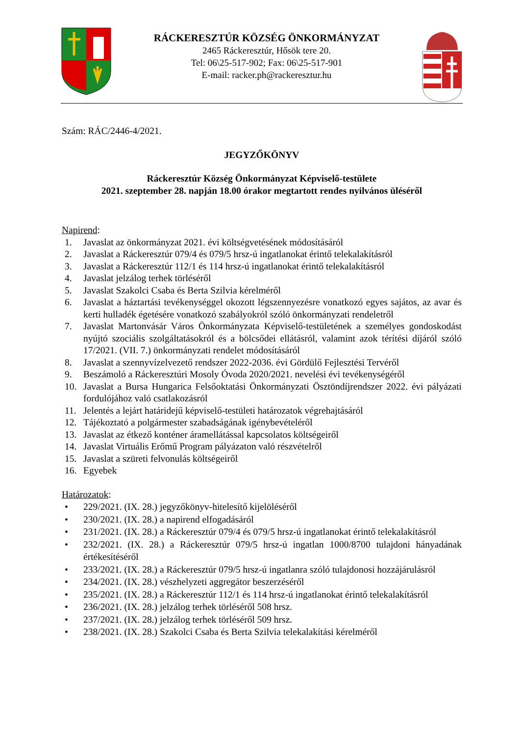RÁCKERESZTÚR KÖZSÉG ÖNKORMÁNYZAT
2465 Ráckeresztúr, Hősök tere 20.
Tel: 06\25-517-902; Fax: 06\25-517-901
E-mail: racker.ph@rackeresztur.hu
Szám: RÁC/2446-4/2021.
JEGYZŐKÖNYV
Ráckeresztúr Község Önkormányzat Képviselő-testülete
2021. szeptember 28. napján 18.00 órakor megtartott rendes nyilvános üléséről
Napirend:
1. Javaslat az önkormányzat 2021. évi költségvetésének módosításáról
2. Javaslat a Ráckeresztúr 079/4 és 079/5 hrsz-ú ingatlanokat érintő telekalakításról
3. Javaslat a Ráckeresztúr 112/1 és 114 hrsz-ú ingatlanokat érintő telekalakításról
4. Javaslat jelzálog terhek törléséről
5. Javaslat Szakolci Csaba és Berta Szilvia kérelméről
6. Javaslat a háztartási tevékenységgel okozott légszennyezésre vonatkozó egyes sajátos, az avar és kerti hulladék égetésére vonatkozó szabályokról szóló önkormányzati rendeletről
7. Javaslat Martonvásár Város Önkormányzata Képviselő-testületének a személyes gondoskodást nyújtó szociális szolgáltatásokról és a bölcsődei ellátásról, valamint azok térítési díjáról szóló 17/2021. (VII. 7.) önkormányzati rendelet módosításáról
8. Javaslat a szennyvízelvezető rendszer 2022-2036. évi Gördülő Fejlesztési Tervéről
9. Beszámoló a Ráckeresztúri Mosoly Óvoda 2020/2021. nevelési évi tevékenységéről
10. Javaslat a Bursa Hungarica Felsőoktatási Önkormányzati Ösztöndíjrendszer 2022. évi pályázati fordulójához való csatlakozásról
11. Jelentés a lejárt határidejű képviselő-testületi határozatok végrehajtásáról
12. Tájékoztató a polgármester szabadságának igénybevételéről
13. Javaslat az étkező konténer áramellátással kapcsolatos költségeiről
14. Javaslat Virtuális Erőmű Program pályázaton való részvételről
15. Javaslat a szüreti felvonulás költségeiről
16. Egyebek
Határozatok:
• 229/2021. (IX. 28.) jegyzőkönyv-hitelesítő kijelöléséről
• 230/2021. (IX. 28.) a napirend elfogadásáról
• 231/2021. (IX. 28.) a Ráckeresztúr 079/4 és 079/5 hrsz-ú ingatlanokat érintő telekalakításról
• 232/2021. (IX. 28.) a Ráckeresztúr 079/5 hrsz-ú ingatlan 1000/8700 tulajdoni hányadának értékesítéséről
• 233/2021. (IX. 28.) a Ráckeresztúr 079/5 hrsz-ú ingatlanra szóló tulajdonosi hozzájárulásról
• 234/2021. (IX. 28.) vészhelyzeti aggregátor beszerzéséről
• 235/2021. (IX. 28.) a Ráckeresztúr 112/1 és 114 hrsz-ú ingatlanokat érintő telekalakításról
• 236/2021. (IX. 28.) jelzálog terhek törléséről 508 hrsz.
• 237/2021. (IX. 28.) jelzálog terhek törléséről 509 hrsz.
• 238/2021. (IX. 28.) Szakolci Csaba és Berta Szilvia telekalakítási kérelméről